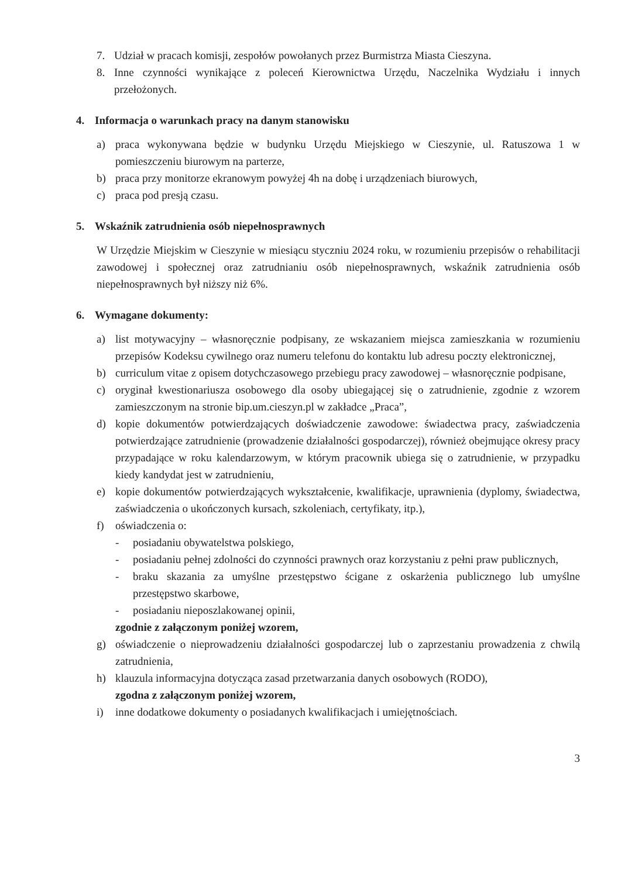7. Udział w pracach komisji, zespołów powołanych przez Burmistrza Miasta Cieszyna.
8. Inne czynności wynikające z poleceń Kierownictwa Urzędu, Naczelnika Wydziału i innych przełożonych.
4. Informacja o warunkach pracy na danym stanowisku
a) praca wykonywana będzie w budynku Urzędu Miejskiego w Cieszynie, ul. Ratuszowa 1 w pomieszczeniu biurowym na parterze,
b) praca przy monitorze ekranowym powyżej 4h na dobę i urządzeniach biurowych,
c) praca pod presją czasu.
5. Wskaźnik zatrudnienia osób niepełnosprawnych
W Urzędzie Miejskim w Cieszynie w miesiącu styczniu 2024 roku, w rozumieniu przepisów o rehabilitacji zawodowej i społecznej oraz zatrudnianiu osób niepełnosprawnych, wskaźnik zatrudnienia osób niepełnosprawnych był niższy niż 6%.
6. Wymagane dokumenty:
a) list motywacyjny – własnoręcznie podpisany, ze wskazaniem miejsca zamieszkania w rozumieniu przepisów Kodeksu cywilnego oraz numeru telefonu do kontaktu lub adresu poczty elektronicznej,
b) curriculum vitae z opisem dotychczasowego przebiegu pracy zawodowej – własnoręcznie podpisane,
c) oryginał kwestionariusza osobowego dla osoby ubiegającej się o zatrudnienie, zgodnie z wzorem zamieszczonym na stronie bip.um.cieszyn.pl w zakładce „Praca”,
d) kopie dokumentów potwierdzających doświadczenie zawodowe: świadectwa pracy, zaświadczenia potwierdzające zatrudnienie (prowadzenie działalności gospodarczej), również obejmujące okresy pracy przypadające w roku kalendarzowym, w którym pracownik ubiega się o zatrudnienie, w przypadku kiedy kandydat jest w zatrudnieniu,
e) kopie dokumentów potwierdzających wykształcenie, kwalifikacje, uprawnienia (dyplomy, świadectwa, zaświadczenia o ukończonych kursach, szkoleniach, certyfikaty, itp.),
f) oświadczenia o:
- posiadaniu obywatelstwa polskiego,
- posiadaniu pełnej zdolności do czynności prawnych oraz korzystaniu z pełni praw publicznych,
- braku skazania za umyślne przestępstwo ścigane z oskarżenia publicznego lub umyślne przestępstwo skarbowe,
- posiadaniu nieposzlakowanej opinii,
zgodnie z załączonym poniżej wzorem,
g) oświadczenie o nieprowadzeniu działalności gospodarczej lub o zaprzestaniu prowadzenia z chwilą zatrudnienia,
h) klauzula informacyjna dotycząca zasad przetwarzania danych osobowych (RODO),
zgodna z załączonym poniżej wzorem,
i) inne dodatkowe dokumenty o posiadanych kwalifikacjach i umiejętnościach.
3